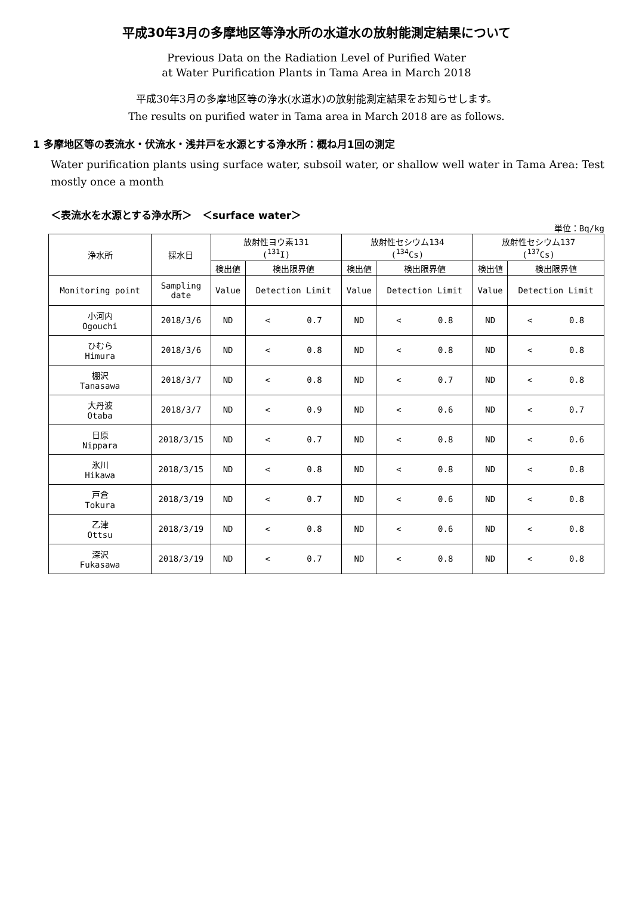平成30年3月の多摩地区等浄水所の水道水の放射能測定結果について
Previous Data on the Radiation Level of Purified Water
at Water Purification Plants in Tama Area in March 2018
平成30年3月の多摩地区等の浄水(水道水)の放射能測定結果をお知らせします。
The results on purified water in Tama area in March 2018 are as follows.
1 多摩地区等の表流水・伏流水・浅井戸を水源とする浄水所：概ね月1回の測定
Water purification plants using surface water, subsoil water, or shallow well water in Tama Area: Test mostly once a month
＜表流水を水源とする浄水所＞　＜surface water＞
単位：Bq/kg
| 浄水所 | 採水日 | 放射性ヨウ素131 (<sup>131</sup>I) | | 放射性セシウム134 (<sup>134</sup>Cs) | | 放射性セシウム137 (<sup>137</sup>Cs) | |
| --- | --- | --- | --- | --- | --- | --- | --- |
| | | 検出値 | 検出限界値 | 検出値 | 検出限界値 | 検出値 | 検出限界値 |
| Monitoring point | Sampling date | Value | Detection Limit | Value | Detection Limit | Value | Detection Limit |
| 小河内 Ogouchi | 2018/3/6 | ND | < 0.7 | ND | < 0.8 | ND | < 0.8 |
| ひむら Himura | 2018/3/6 | ND | < 0.8 | ND | < 0.8 | ND | < 0.8 |
| 棚沢 Tanasawa | 2018/3/7 | ND | < 0.8 | ND | < 0.7 | ND | < 0.8 |
| 大丹波 Otaba | 2018/3/7 | ND | < 0.9 | ND | < 0.6 | ND | < 0.7 |
| 日原 Nippara | 2018/3/15 | ND | < 0.7 | ND | < 0.8 | ND | < 0.6 |
| 氷川 Hikawa | 2018/3/15 | ND | < 0.8 | ND | < 0.8 | ND | < 0.8 |
| 戸倉 Tokura | 2018/3/19 | ND | < 0.7 | ND | < 0.6 | ND | < 0.8 |
| 乙津 Ottsu | 2018/3/19 | ND | < 0.8 | ND | < 0.6 | ND | < 0.8 |
| 深沢 Fukasawa | 2018/3/19 | ND | < 0.7 | ND | < 0.8 | ND | < 0.8 |